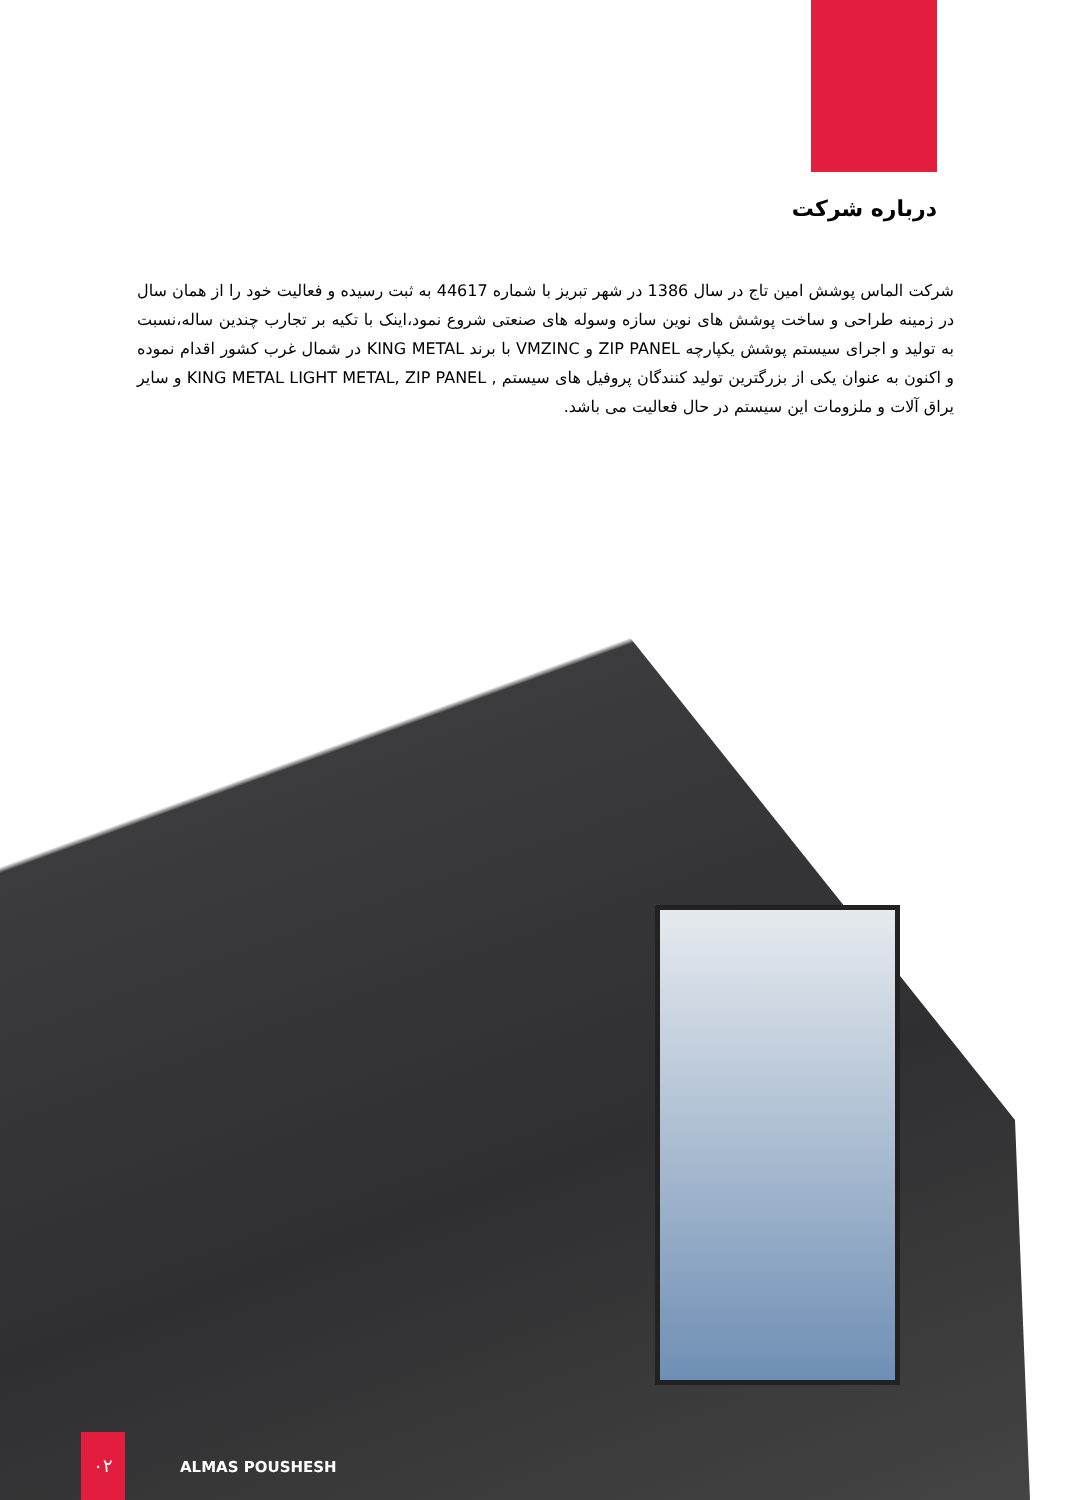درباره شرکت
شرکت الماس پوشش امین تاج در سال 1386 در شهر تبریز با شماره 44617 به ثبت رسیده و فعالیت خود را از همان سال در زمینه طراحی و ساخت پوشش های نوین سازه وسوله های صنعتی شروع نمود،اینک با تکیه بر تجارب چندین ساله،نسبت به تولید و اجرای سیستم پوشش یکپارچه ZIP PANEL و VMZINC با برند KING METAL در شمال غرب کشور اقدام نموده و اکنون به عنوان یکی از بزرگترین تولید کنندگان پروفیل های سیستم , KING METAL LIGHT METAL, ZIP PANEL و سایر یراق آلات و ملزومات این سیستم در حال فعالیت می باشد.
۰۲
ALMAS POUSHESH